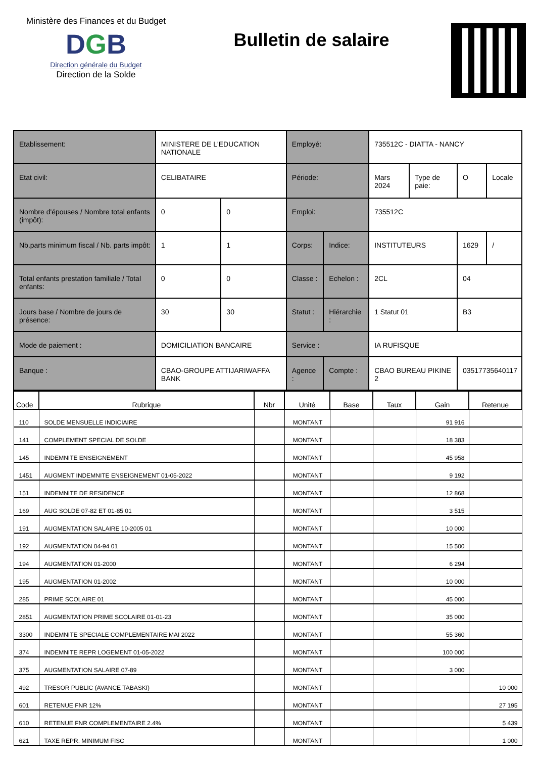Ministère des Finances et du Budget
DGB
Direction générale du Budget
Direction de la Solde
Bulletin de salaire
| Etablissement: | MINISTERE DE L'EDUCATION NATIONALE | | Employé: | | 735512C - DIATTA - NANCY | | | |
| Etat civil: | CELIBATAIRE | | Période: | | Mars 2024 | Type de paie: | O | Locale |
| Nombre d'épouses / Nombre total enfants (impôt): | 0 | 0 | Emploi: | | 735512C | | | |
| Nb.parts minimum fiscal / Nb. parts impôt: | 1 | 1 | Corps: | Indice: | INSTITUTEURS | | 1629 | / |
| Total enfants prestation familiale / Total enfants: | 0 | 0 | Classe : | Echelon : | 2CL | | 04 | |
| Jours base / Nombre de jours de présence: | 30 | 30 | Statut : | Hiérarchie : | 1 Statut 01 | | B3 | |
| Mode de paiement : | DOMICILIATION BANCAIRE | | Service : | | IA RUFISQUE | | | |
| Banque : | CBAO-GROUPE ATTIJARIWAFFA BANK | | Agence : | Compte : | CBAO BUREAU PIKINE 2 | | 03517735640117 | |
| Code | Rubrique | Nbr | Unité | Base | Taux | Gain | Retenue |
| --- | --- | --- | --- | --- | --- | --- | --- |
| 110 | SOLDE MENSUELLE INDICIAIRE | | MONTANT | | | 91 916 | |
| 141 | COMPLEMENT SPECIAL DE SOLDE | | MONTANT | | | 18 383 | |
| 145 | INDEMNITE ENSEIGNEMENT | | MONTANT | | | 45 958 | |
| 1451 | AUGMENT INDEMNITE ENSEIGNEMENT 01-05-2022 | | MONTANT | | | 9 192 | |
| 151 | INDEMNITE DE RESIDENCE | | MONTANT | | | 12 868 | |
| 169 | AUG SOLDE 07-82 ET 01-85 01 | | MONTANT | | | 3 515 | |
| 191 | AUGMENTATION SALAIRE 10-2005 01 | | MONTANT | | | 10 000 | |
| 192 | AUGMENTATION 04-94 01 | | MONTANT | | | 15 500 | |
| 194 | AUGMENTATION 01-2000 | | MONTANT | | | 6 294 | |
| 195 | AUGMENTATION 01-2002 | | MONTANT | | | 10 000 | |
| 285 | PRIME SCOLAIRE 01 | | MONTANT | | | 45 000 | |
| 2851 | AUGMENTATION PRIME SCOLAIRE 01-01-23 | | MONTANT | | | 35 000 | |
| 3300 | INDEMNITE SPECIALE COMPLEMENTAIRE MAI 2022 | | MONTANT | | | 55 360 | |
| 374 | INDEMNITE REPR LOGEMENT 01-05-2022 | | MONTANT | | | 100 000 | |
| 375 | AUGMENTATION SALAIRE 07-89 | | MONTANT | | | 3 000 | |
| 492 | TRESOR PUBLIC (AVANCE TABASKI) | | MONTANT | | | | 10 000 |
| 601 | RETENUE FNR 12% | | MONTANT | | | | 27 195 |
| 610 | RETENUE FNR COMPLEMENTAIRE 2.4% | | MONTANT | | | | 5 439 |
| 621 | TAXE REPR. MINIMUM FISC | | MONTANT | | | | 1 000 |